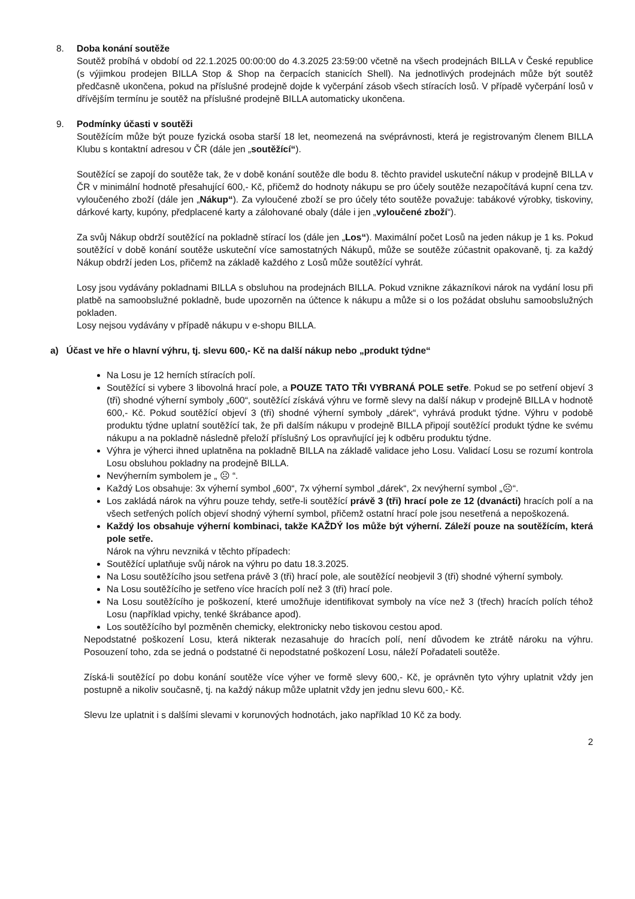8. Doba konání soutěže
Soutěž probíhá v období od 22.1.2025 00:00:00 do 4.3.2025 23:59:00 včetně na všech prodejnách BILLA v České republice (s výjimkou prodejen BILLA Stop & Shop na čerpacích stanicích Shell). Na jednotlivých prodejnách může být soutěž předčasně ukončena, pokud na příslušné prodejně dojde k vyčerpání zásob všech stíracích losů. V případě vyčerpání losů v dřívějším termínu je soutěž na příslušné prodejně BILLA automaticky ukončena.
9. Podmínky účasti v soutěži
Soutěžícím může být pouze fyzická osoba starší 18 let, neomezená na svéprávnosti, která je registrovaným členem BILLA Klubu s kontaktní adresou v ČR (dále jen „soutěžící“).
Soutěžící se zapojí do soutěže tak, že v době konání soutěže dle bodu 8. těchto pravidel uskuteční nákup v prodejně BILLA v ČR v minimální hodnotě přesahující 600,- Kč, přičemž do hodnoty nákupu se pro účely soutěže nezapočítává kupní cena tzv. vyloučeného zboží (dále jen „Nákup“). Za vyloučené zboží se pro účely této soutěže považuje: tabákové výrobky, tiskoviny, dárkové karty, kupóny, předplacené karty a zálohované obaly (dále i jen „vyloučené zboží“).
Za svůj Nákup obdrží soutěžící na pokladně stírací los (dále jen „Los“). Maximální počet Losů na jeden nákup je 1 ks. Pokud soutěžící v době konání soutěže uskuteční více samostatných Nákupů, může se soutěže zúčastnit opakovaně, tj. za každý Nákup obdrží jeden Los, přičemž na základě každého z Losů může soutěžící vyhrát.
Losy jsou vydávány pokladnami BILLA s obsluhou na prodejnách BILLA. Pokud vznikne zákazníkovi nárok na vydání losu při platbě na samoobslužné pokladně, bude upozorněn na účtence k nákupu a může si o los požádat obsluhu samoobslužných pokladen.
Losy nejsou vydávány v případě nákupu v e-shopu BILLA.
a) Účast ve hře o hlavní výhru, tj. slevu 600,- Kč na další nákup nebo „produkt týdne“
Na Losu je 12 herních stíracích polí.
Soutěžící si vybere 3 libovolná hrací pole, a POUZE TATO TŘI VYBRANÁ POLE setře. Pokud se po setření objeví 3 (tři) shodné výherní symboly „600“, soutěžící získává výhru ve formě slevy na další nákup v prodejně BILLA v hodnotě 600,- Kč. Pokud soutěžící objeví 3 (tři) shodné výherní symboly „dárek“, vyhrává produkt týdne. Výhru v podobě produktu týdne uplatní soutěžící tak, že při dalším nákupu v prodejně BILLA připojí soutěžící produkt týdne ke svému nákupu a na pokladně následně přeloží příslušný Los opravňující jej k odběru produktu týdne.
Výhra je výherci ihned uplatněna na pokladně BILLA na základě validace jeho Losu. Validací Losu se rozumí kontrola Losu obsluhou pokladny na prodejně BILLA.
Nevýherním symbolem je „ ☹ “.
Každý Los obsahuje: 3x výherní symbol „600“, 7x výherní symbol „dárek“, 2x nevýherní symbol „☹“.
Los zakládá nárok na výhru pouze tehdy, setře-li soutěžící právě 3 (tři) hrací pole ze 12 (dvanácti) hracích polí a na všech setřených polích objeví shodný výherní symbol, přičemž ostatní hrací pole jsou nesetřená a nepoškozená.
Každý los obsahuje výherní kombinaci, takže KAŽDÝ los může být výherní. Záleží pouze na soutěžícím, která pole setře.
Nárok na výhru nevzniká v těchto případech:
Soutěžící uplatňuje svůj nárok na výhru po datu 18.3.2025.
Na Losu soutěžícího jsou setřena právě 3 (tři) hrací pole, ale soutěžící neobjevil 3 (tři) shodné výherní symboly.
Na Losu soutěžícího je setřeno více hracích polí než 3 (tři) hrací pole.
Na Losu soutěžícího je poškození, které umožňuje identifikovat symboly na více než 3 (třech) hracích polích téhož Losu (například vpichy, tenké škrábance apod).
Los soutěžícího byl pozměněn chemicky, elektronicky nebo tiskovou cestou apod.
Nepodstatné poškození Losu, která nikterak nezasahuje do hracích polí, není důvodem ke ztrátě nároku na výhru. Posouzení toho, zda se jedná o podstatné či nepodstatné poškození Losu, náleží Pořadateli soutěže.
Získá-li soutěžící po dobu konání soutěže více výher ve formě slevy 600,- Kč, je oprávněn tyto výhry uplatnit vždy jen postupně a nikoliv současně, tj. na každý nákup může uplatnit vždy jen jednu slevu 600,- Kč.
Slevu lze uplatnit i s dalšími slevami v korunových hodnotách, jako například 10 Kč za body.
2